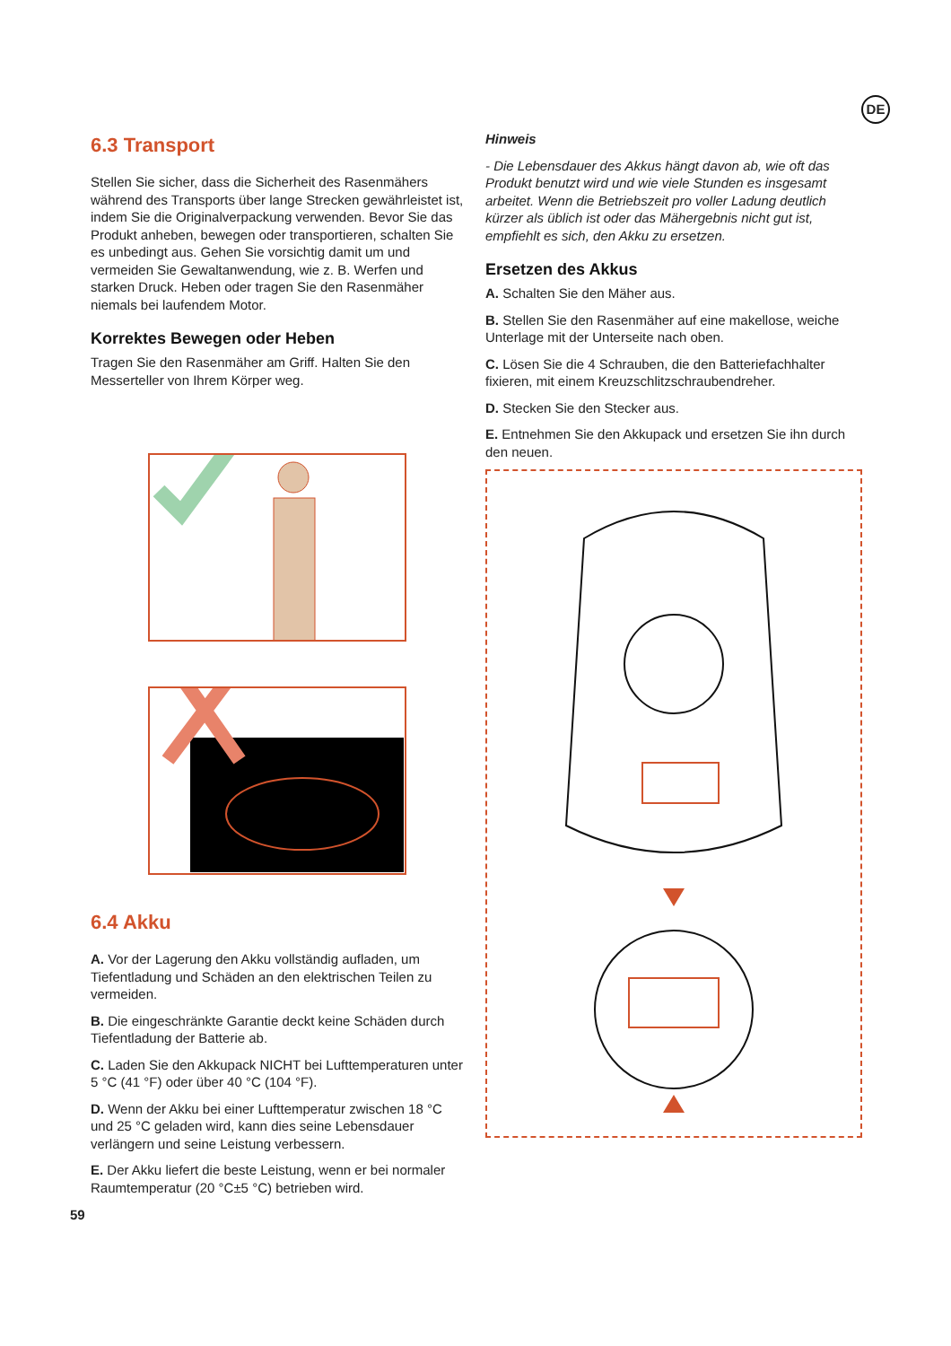DE
6.3 Transport
Stellen Sie sicher, dass die Sicherheit des Rasenmähers während des Transports über lange Strecken gewährleistet ist, indem Sie die Originalverpackung verwenden. Bevor Sie das Produkt anheben, bewegen oder transportieren, schalten Sie es unbedingt aus. Gehen Sie vorsichtig damit um und vermeiden Sie Gewaltanwendung, wie z. B. Werfen und starken Druck. Heben oder tragen Sie den Rasenmäher niemals bei laufendem Motor.
Korrektes Bewegen oder Heben
Tragen Sie den Rasenmäher am Griff. Halten Sie den Messerteller von Ihrem Körper weg.
6.4 Akku
A. Vor der Lagerung den Akku vollständig aufladen, um Tiefentladung und Schäden an den elektrischen Teilen zu vermeiden.
B. Die eingeschränkte Garantie deckt keine Schäden durch Tiefentladung der Batterie ab.
C. Laden Sie den Akkupack NICHT bei Lufttemperaturen unter 5 °C (41 °F) oder über 40 °C (104 °F).
D. Wenn der Akku bei einer Lufttemperatur zwischen 18 °C und 25 °C geladen wird, kann dies seine Lebensdauer verlängern und seine Leistung verbessern.
E. Der Akku liefert die beste Leistung, wenn er bei normaler Raumtemperatur (20 °C±5 °C) betrieben wird.
Hinweis
- Die Lebensdauer des Akkus hängt davon ab, wie oft das Produkt benutzt wird und wie viele Stunden es insgesamt arbeitet. Wenn die Betriebszeit pro voller Ladung deutlich kürzer als üblich ist oder das Mähergebnis nicht gut ist, empfiehlt es sich, den Akku zu ersetzen.
Ersetzen des Akkus
A. Schalten Sie den Mäher aus.
B. Stellen Sie den Rasenmäher auf eine makellose, weiche Unterlage mit der Unterseite nach oben.
C. Lösen Sie die 4 Schrauben, die den Batteriefachhalter fixieren, mit einem Kreuzschlitzschraubendreher.
D. Stecken Sie den Stecker aus.
E. Entnehmen Sie den Akkupack und ersetzen Sie ihn durch den neuen.
59